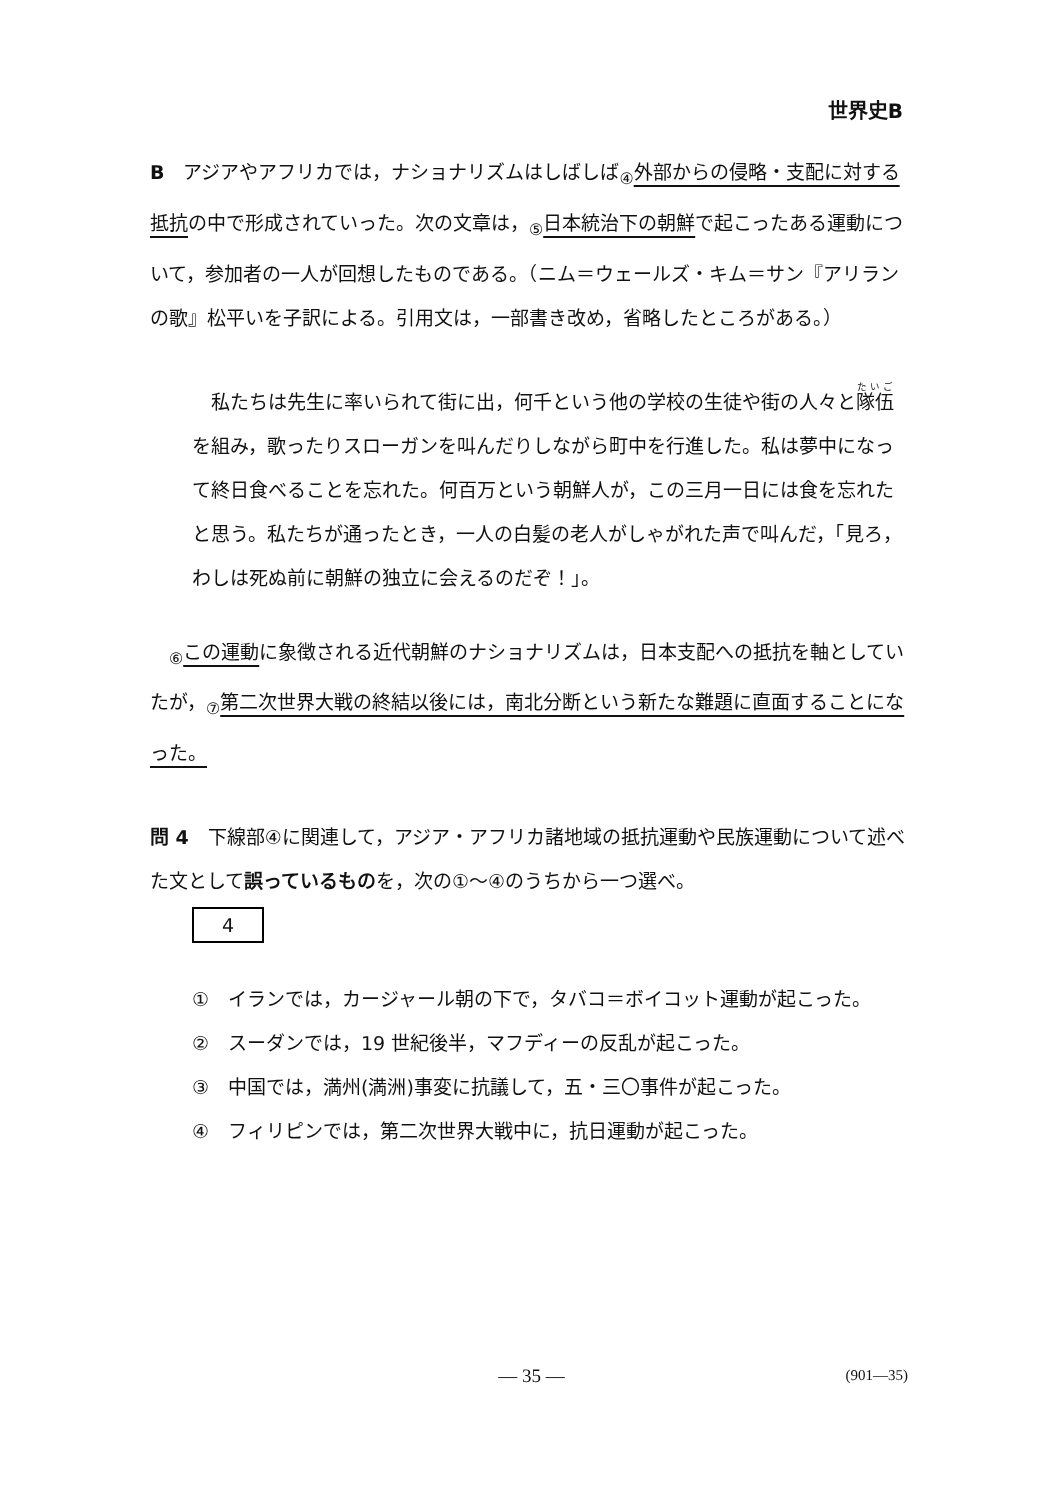世界史B
B　アジアやアフリカでは，ナショナリズムはしばしば<sub>④</sub>外部からの侵略・支配に対する抵抗の中で形成されていった。次の文章は，<sub>⑤</sub>日本統治下の朝鮮で起こったある運動について，参加者の一人が回想したものである。（ニム＝ウェールズ・キム＝サン『アリランの歌』松平いを子訳による。引用文は，一部書き改め，省略したところがある。）
　私たちは先生に率いられて街に出，何千という他の学校の生徒や街の人々と隊伍を組み，歌ったりスローガンを叫んだりしながら町中を行進した。私は夢中になって終日食べることを忘れた。何百万という朝鮮人が，この三月一日には食を忘れたと思う。私たちが通ったとき，一人の白髪の老人がしゃがれた声で叫んだ，「見ろ，わしは死ぬ前に朝鮮の独立に会えるのだぞ！」。
　<sub>⑥</sub>この運動に象徴される近代朝鮮のナショナリズムは，日本支配への抵抗を軸としていたが，<sub>⑦</sub>第二次世界大戦の終結以後には，南北分断という新たな難題に直面することになった。
問 4　下線部④に関連して，アジア・アフリカ諸地域の抵抗運動や民族運動について述べた文として誤っているものを，次の①～④のうちから一つ選べ。
4
①　イランでは，カージャール朝の下で，タバコ＝ボイコット運動が起こった。
②　スーダンでは，19 世紀後半，マフディーの反乱が起こった。
③　中国では，満州(満洲)事変に抗議して，五・三〇事件が起こった。
④　フィリピンでは，第二次世界大戦中に，抗日運動が起こった。
— 35 — (901—35)